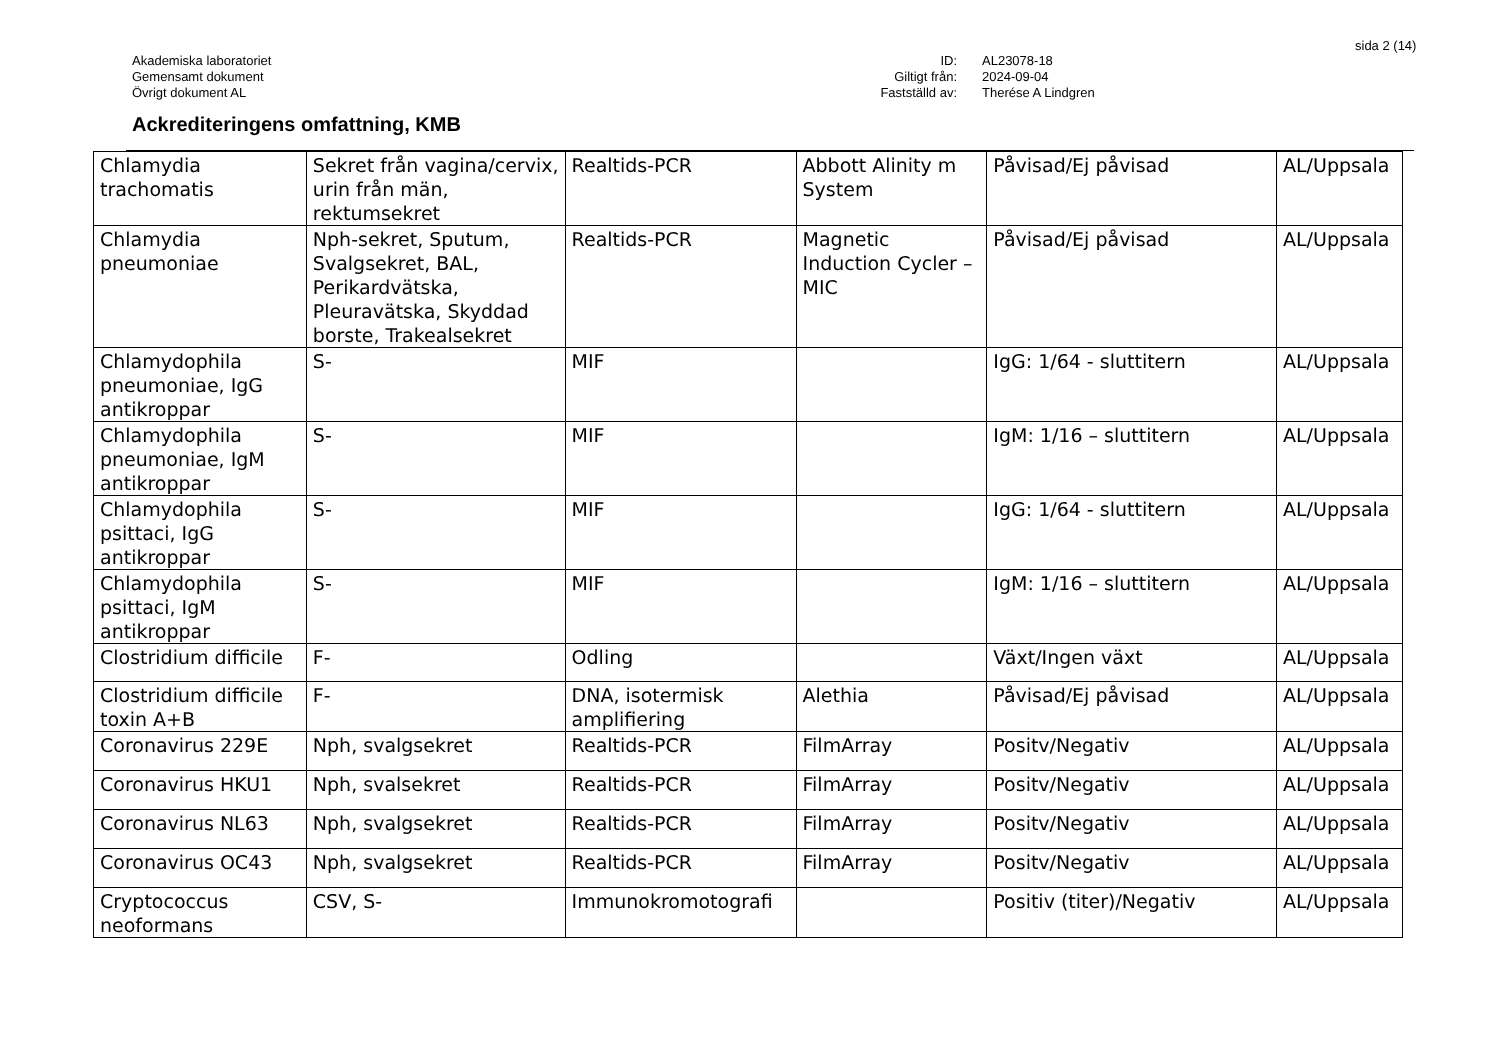sida 2 (14)
Akademiska laboratoriet
Gemensamt dokument
Övrigt dokument AL
ID:
AL23078-18
Giltigt från:
2024-09-04
Fastställd av:
Therése A Lindgren
Ackrediteringens omfattning, KMB
| Chlamydia trachomatis | Sekret från vagina/cervix, urin från män, rektumsekret | Realtids-PCR | Abbott Alinity m System | Påvisad/Ej påvisad | AL/Uppsala |
| Chlamydia pneumoniae | Nph-sekret, Sputum, Svalgsekret, BAL, Perikardvätska, Pleuravätska, Skyddad borste, Trakealsekret | Realtids-PCR | Magnetic Induction Cycler – MIC | Påvisad/Ej påvisad | AL/Uppsala |
| Chlamydophila pneumoniae, IgG antikroppar | S- | MIF | | IgG: 1/64 - sluttitern | AL/Uppsala |
| Chlamydophila pneumoniae, IgM antikroppar | S- | MIF | | IgM: 1/16 – sluttitern | AL/Uppsala |
| Chlamydophila psittaci, IgG antikroppar | S- | MIF | | IgG: 1/64 - sluttitern | AL/Uppsala |
| Chlamydophila psittaci, IgM antikroppar | S- | MIF | | IgM: 1/16 – sluttitern | AL/Uppsala |
| Clostridium difficile | F- | Odling | | Växt/Ingen växt | AL/Uppsala |
| Clostridium difficile toxin A+B | F- | DNA, isotermisk amplifiering | Alethia | Påvisad/Ej påvisad | AL/Uppsala |
| Coronavirus 229E | Nph, svalgsekret | Realtids-PCR | FilmArray | Positv/Negativ | AL/Uppsala |
| Coronavirus HKU1 | Nph, svalsekret | Realtids-PCR | FilmArray | Positv/Negativ | AL/Uppsala |
| Coronavirus NL63 | Nph, svalgsekret | Realtids-PCR | FilmArray | Positv/Negativ | AL/Uppsala |
| Coronavirus OC43 | Nph, svalgsekret | Realtids-PCR | FilmArray | Positv/Negativ | AL/Uppsala |
| Cryptococcus neoformans | CSV, S- | Immunokromotografi | | Positiv (titer)/Negativ | AL/Uppsala |